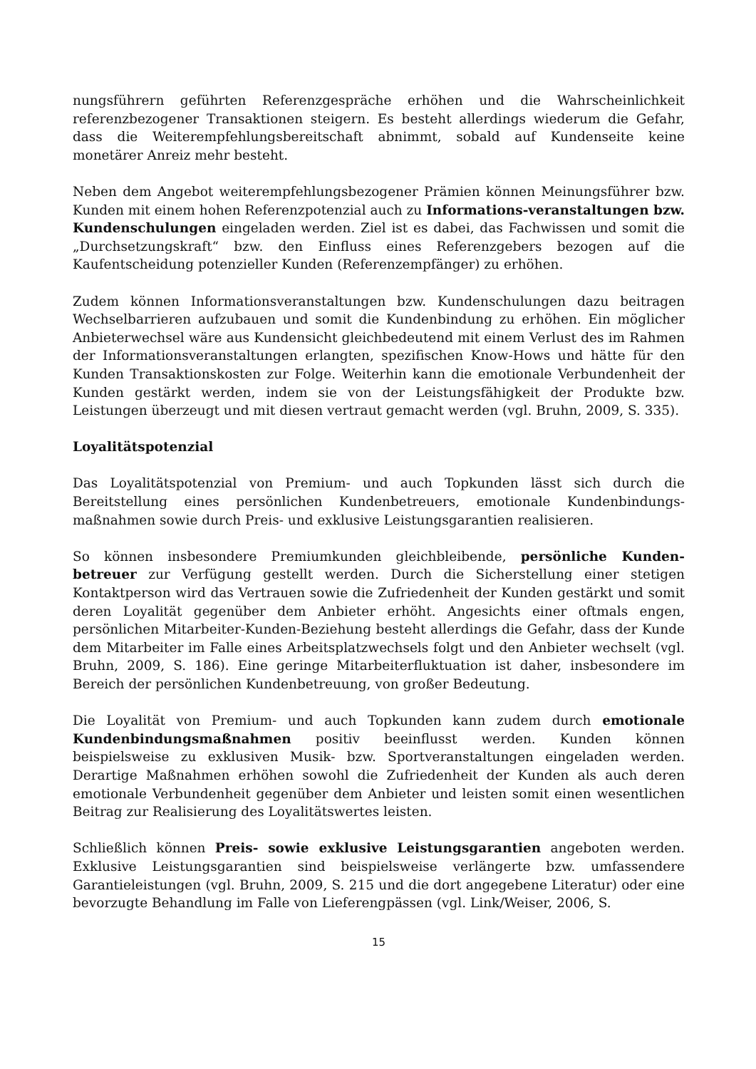nungsführern geführten Referenzgespräche erhöhen und die Wahrscheinlichkeit referenzbezogener Transaktionen steigern. Es besteht allerdings wiederum die Gefahr, dass die Weiterempfehlungsbereitschaft abnimmt, sobald auf Kundenseite keine monetärer Anreiz mehr besteht.
Neben dem Angebot weiterempfehlungsbezogener Prämien können Meinungsführer bzw. Kunden mit einem hohen Referenzpotenzial auch zu Informations-veranstaltungen bzw. Kundenschulungen eingeladen werden. Ziel ist es dabei, das Fachwissen und somit die „Durchsetzungskraft“ bzw. den Einfluss eines Referenzgebers bezogen auf die Kaufentscheidung potenzieller Kunden (Referenzempfänger) zu erhöhen.
Zudem können Informationsveranstaltungen bzw. Kundenschulungen dazu beitragen Wechselbarrieren aufzubauen und somit die Kundenbindung zu erhöhen. Ein möglicher Anbieterwechsel wäre aus Kundensicht gleichbedeutend mit einem Verlust des im Rahmen der Informationsveranstaltungen erlangten, spezifischen Know-Hows und hätte für den Kunden Transaktionskosten zur Folge. Weiterhin kann die emotionale Verbundenheit der Kunden gestärkt werden, indem sie von der Leistungsfähigkeit der Produkte bzw. Leistungen überzeugt und mit diesen vertraut gemacht werden (vgl. Bruhn, 2009, S. 335).
Loyalitätspotenzial
Das Loyalitätspotenzial von Premium- und auch Topkunden lässt sich durch die Bereitstellung eines persönlichen Kundenbetreuers, emotionale Kundenbindungs-maßnahmen sowie durch Preis- und exklusive Leistungsgarantien realisieren.
So können insbesondere Premiumkunden gleichbleibende, persönliche Kunden-betreuer zur Verfügung gestellt werden. Durch die Sicherstellung einer stetigen Kontaktperson wird das Vertrauen sowie die Zufriedenheit der Kunden gestärkt und somit deren Loyalität gegenüber dem Anbieter erhöht. Angesichts einer oftmals engen, persönlichen Mitarbeiter-Kunden-Beziehung besteht allerdings die Gefahr, dass der Kunde dem Mitarbeiter im Falle eines Arbeitsplatzwechsels folgt und den Anbieter wechselt (vgl. Bruhn, 2009, S. 186). Eine geringe Mitarbeiterfluktuation ist daher, insbesondere im Bereich der persönlichen Kundenbetreuung, von großer Bedeutung.
Die Loyalität von Premium- und auch Topkunden kann zudem durch emotionale Kundenbindungsmaßnahmen positiv beeinflusst werden. Kunden können beispielsweise zu exklusiven Musik- bzw. Sportveranstaltungen eingeladen werden. Derartige Maßnahmen erhöhen sowohl die Zufriedenheit der Kunden als auch deren emotionale Verbundenheit gegenüber dem Anbieter und leisten somit einen wesentlichen Beitrag zur Realisierung des Loyalitätswertes leisten.
Schließlich können Preis- sowie exklusive Leistungsgarantien angeboten werden. Exklusive Leistungsgarantien sind beispielsweise verlängerte bzw. umfassendere Garantieleistungen (vgl. Bruhn, 2009, S. 215 und die dort angegebene Literatur) oder eine bevorzugte Behandlung im Falle von Lieferengpässen (vgl. Link/Weiser, 2006, S.
15